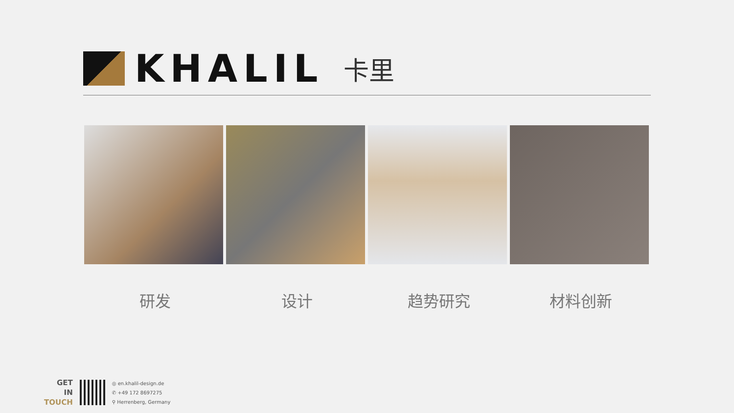KHALIL
卡里
研发 设计 趋势研究 材料创新
GET
IN
TOUCH
◎ en.khalil-design.de
✆ +49 172 8697275
⚲ Herrenberg, Germany